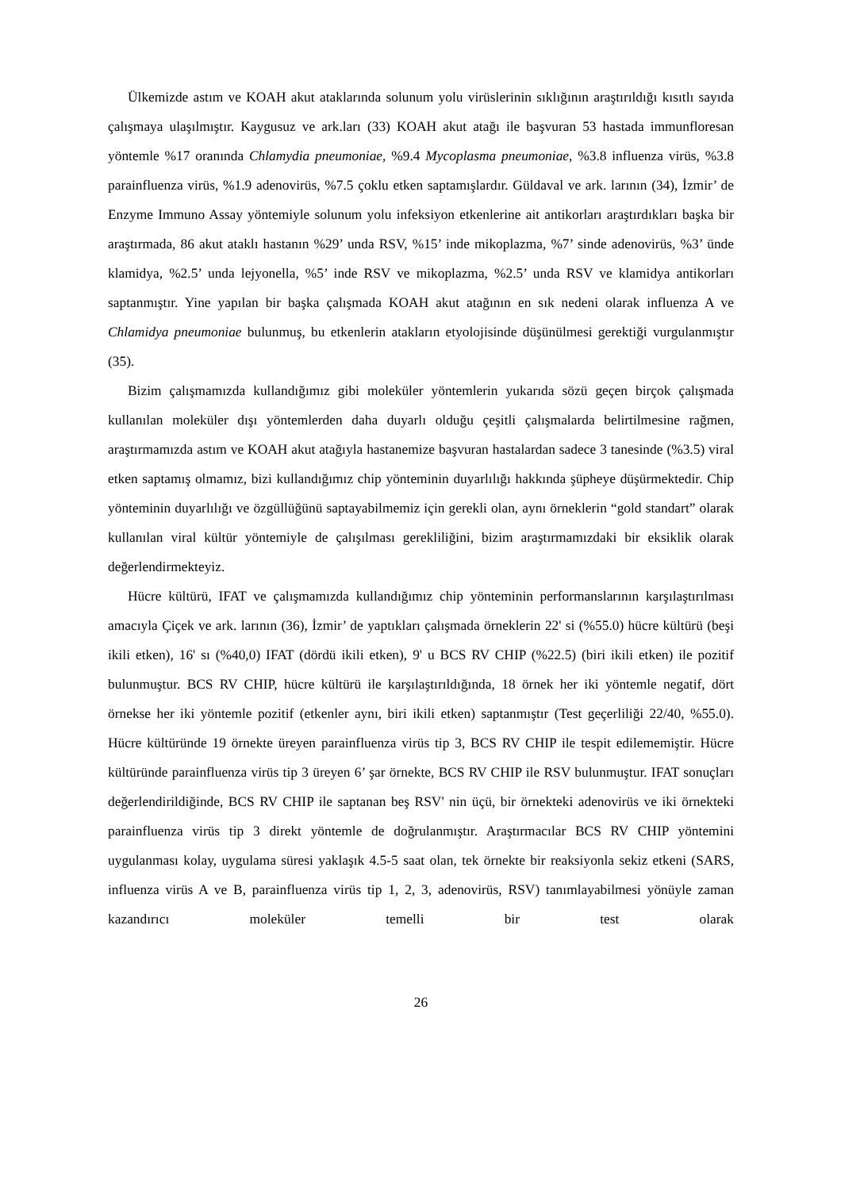Ülkemizde astım ve KOAH akut ataklarında solunum yolu virüslerinin sıklığının araştırıldığı kısıtlı sayıda çalışmaya ulaşılmıştır. Kaygusuz ve ark.ları (33) KOAH akut atağı ile başvuran 53 hastada immunfloresan yöntemle %17 oranında Chlamydia pneumoniae, %9.4 Mycoplasma pneumoniae, %3.8 influenza virüs, %3.8 parainfluenza virüs, %1.9 adenovirüs, %7.5 çoklu etken saptamışlardır. Güldaval ve ark. larının (34), İzmir’ de Enzyme Immuno Assay yöntemiyle solunum yolu infeksiyon etkenlerine ait antikorları araştırdıkları başka bir araştırmada, 86 akut ataklı hastanın %29’ unda RSV, %15’ inde mikoplazma, %7’ sinde adenovirüs, %3’ ünde klamidya, %2.5’ unda lejyonella, %5’ inde RSV ve mikoplazma, %2.5’ unda RSV ve klamidya antikorları saptanmıştır. Yine yapılan bir başka çalışmada KOAH akut atağının en sık nedeni olarak influenza A ve Chlamidya pneumoniae bulunmuş, bu etkenlerin atakların etyolojisinde düşünülmesi gerektiği vurgulanmıştır (35).
Bizim çalışmamızda kullandığımız gibi moleküler yöntemlerin yukarıda sözü geçen birçok çalışmada kullanılan moleküler dışı yöntemlerden daha duyarlı olduğu çeşitli çalışmalarda belirtilmesine rağmen, araştırmamızda astım ve KOAH akut atağıyla hastanemize başvuran hastalardan sadece 3 tanesinde (%3.5) viral etken saptamış olmamız, bizi kullandığımız chip yönteminin duyarlılığı hakkında şüpheye düşürmektedir. Chip yönteminin duyarlılığı ve özgüllüğünü saptayabilmemiz için gerekli olan, aynı örneklerin “gold standart” olarak kullanılan viral kültür yöntemiyle de çalışılması gerekliliğini, bizim araştırmamızdaki bir eksiklik olarak değerlendirmekteyiz.
Hücre kültürü, IFAT ve çalışmamızda kullandığımız chip yönteminin performanslarının karşılaştırılması amacıyla Çiçek ve ark. larının (36), İzmir’ de yaptıkları çalışmada örneklerin 22' si (%55.0) hücre kültürü (beşi ikili etken), 16' sı (%40,0) IFAT (dördü ikili etken), 9' u BCS RV CHIP (%22.5) (biri ikili etken) ile pozitif bulunmuştur. BCS RV CHIP, hücre kültürü ile karşılaştırıldığında, 18 örnek her iki yöntemle negatif, dört örnekse her iki yöntemle pozitif (etkenler aynı, biri ikili etken) saptanmıştır (Test geçerliliği 22/40, %55.0). Hücre kültüründe 19 örnekte üreyen parainfluenza virüs tip 3, BCS RV CHIP ile tespit edilememiştir. Hücre kültüründe parainfluenza virüs tip 3 üreyen 6’ şar örnekte, BCS RV CHIP ile RSV bulunmuştur. IFAT sonuçları değerlendirildiğinde, BCS RV CHIP ile saptanan beş RSV' nin üçü, bir örnekteki adenovirüs ve iki örnekteki parainfluenza virüs tip 3 direkt yöntemle de doğrulanmıştır. Araştırmacılar BCS RV CHIP yöntemini uygulanması kolay, uygulama süresi yaklaşık 4.5-5 saat olan, tek örnekte bir reaksiyonla sekiz etkeni (SARS, influenza virüs A ve B, parainfluenza virüs tip 1, 2, 3, adenovirüs, RSV) tanımlayabilmesi yönüyle zaman kazandırıcı moleküler temelli bir test olarak
26